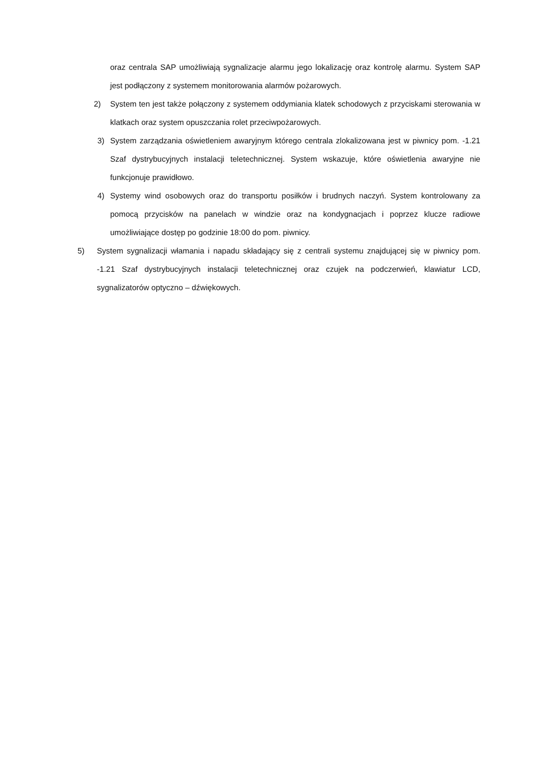oraz centrala SAP umożliwiają sygnalizacje alarmu jego lokalizację oraz kontrolę alarmu. System SAP jest podłączony z systemem monitorowania alarmów pożarowych.
2) System ten jest także połączony z systemem oddymiania klatek schodowych z przyciskami sterowania w klatkach oraz system opuszczania rolet przeciwpożarowych.
3) System zarządzania oświetleniem awaryjnym którego centrala zlokalizowana jest w piwnicy pom. -1.21 Szaf dystrybucyjnych instalacji teletechnicznej. System wskazuje, które oświetlenia awaryjne nie funkcjonuje prawidłowo.
4) Systemy wind osobowych oraz do transportu posiłków i brudnych naczyń. System kontrolowany za pomocą przycisków na panelach w windzie oraz na kondygnacjach i poprzez klucze radiowe umożliwiające dostęp po godzinie 18:00 do pom. piwnicy.
5) System sygnalizacji włamania i napadu składający się z centrali systemu znajdującej się w piwnicy pom. -1.21 Szaf dystrybucyjnych instalacji teletechnicznej oraz czujek na podczerwień, klawiatur LCD, sygnalizatorów optyczno – dźwiękowych.